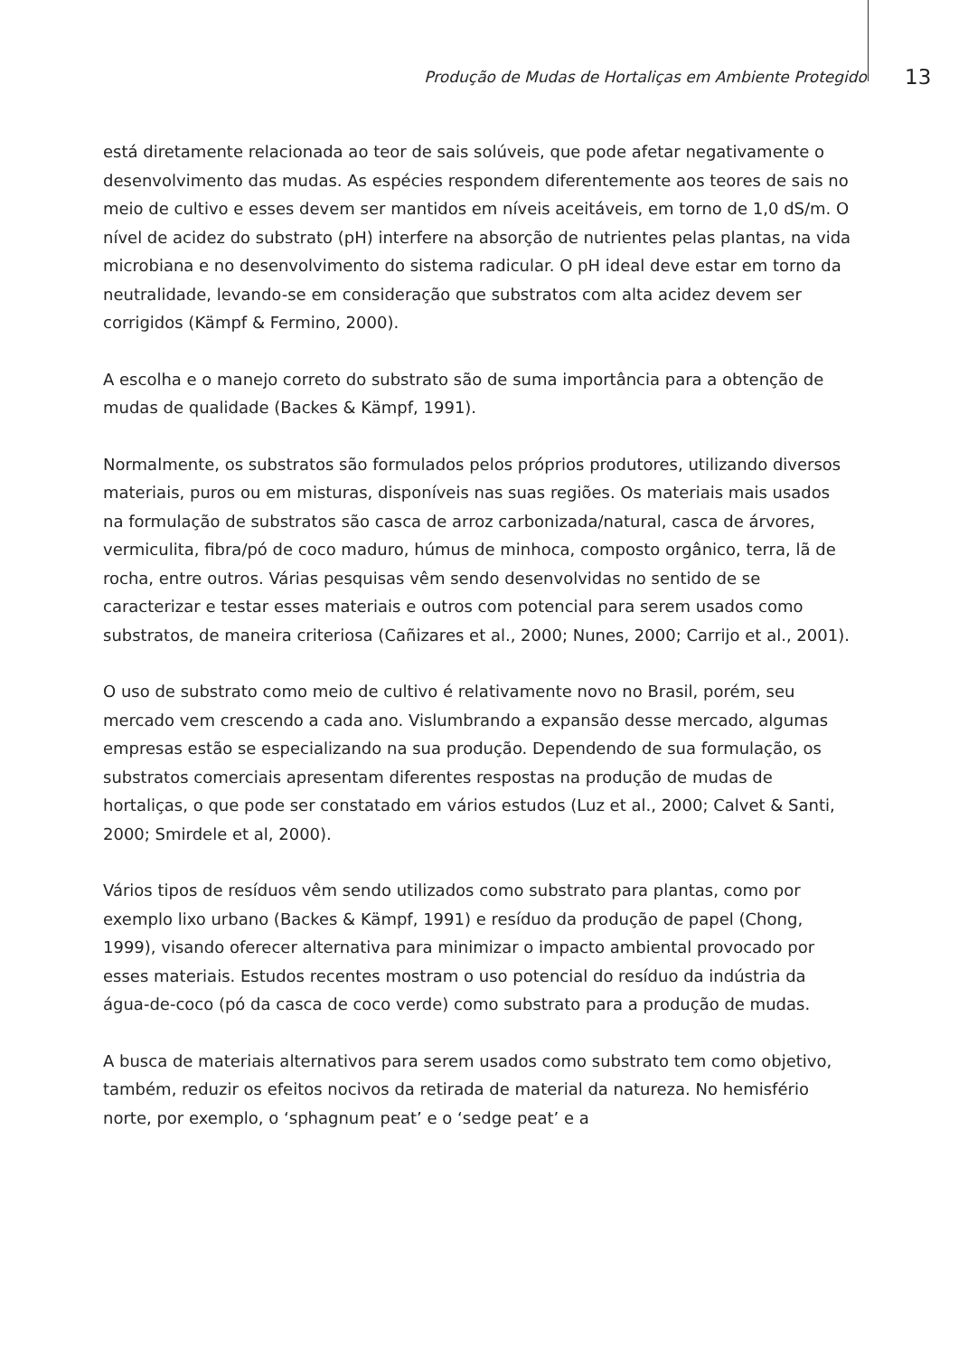Produção de Mudas de Hortaliças em Ambiente Protegido 13
está diretamente relacionada ao teor de sais solúveis, que pode afetar negativamente o desenvolvimento das mudas. As espécies respondem diferentemente aos teores de sais no meio de cultivo e esses devem ser mantidos em níveis aceitáveis, em torno de 1,0 dS/m. O nível de acidez do substrato (pH) interfere na absorção de nutrientes pelas plantas, na vida microbiana e no desenvolvimento do sistema radicular. O pH ideal deve estar em torno da neutralidade, levando-se em consideração que substratos com alta acidez devem ser corrigidos (Kämpf & Fermino, 2000).
A escolha e o manejo correto do substrato são de suma importância para a obtenção de mudas de qualidade (Backes & Kämpf, 1991).
Normalmente, os substratos são formulados pelos próprios produtores, utilizando diversos materiais, puros ou em misturas, disponíveis nas suas regiões. Os materiais mais usados na formulação de substratos são casca de arroz carbonizada/natural, casca de árvores, vermiculita, fibra/pó de coco maduro, húmus de minhoca, composto orgânico, terra, lã de rocha, entre outros. Várias pesquisas vêm sendo desenvolvidas no sentido de se caracterizar e testar esses materiais e outros com potencial para serem usados como substratos, de maneira criteriosa (Cañizares et al., 2000; Nunes, 2000; Carrijo et al., 2001).
O uso de substrato como meio de cultivo é relativamente novo no Brasil, porém, seu mercado vem crescendo a cada ano. Vislumbrando a expansão desse mercado, algumas empresas estão se especializando na sua produção. Dependendo de sua formulação, os substratos comerciais apresentam diferentes respostas na produção de mudas de hortaliças, o que pode ser constatado em vários estudos (Luz et al., 2000; Calvet & Santi, 2000; Smirdele et al, 2000).
Vários tipos de resíduos vêm sendo utilizados como substrato para plantas, como por exemplo lixo urbano (Backes & Kämpf, 1991) e resíduo da produção de papel (Chong, 1999), visando oferecer alternativa para minimizar o impacto ambiental provocado por esses materiais. Estudos recentes mostram o uso potencial do resíduo da indústria da água-de-coco (pó da casca de coco verde) como substrato para a produção de mudas.
A busca de materiais alternativos para serem usados como substrato tem como objetivo, também, reduzir os efeitos nocivos da retirada de material da natureza. No hemisfério norte, por exemplo, o ‘sphagnum peat’ e o ‘sedge peat’ e a